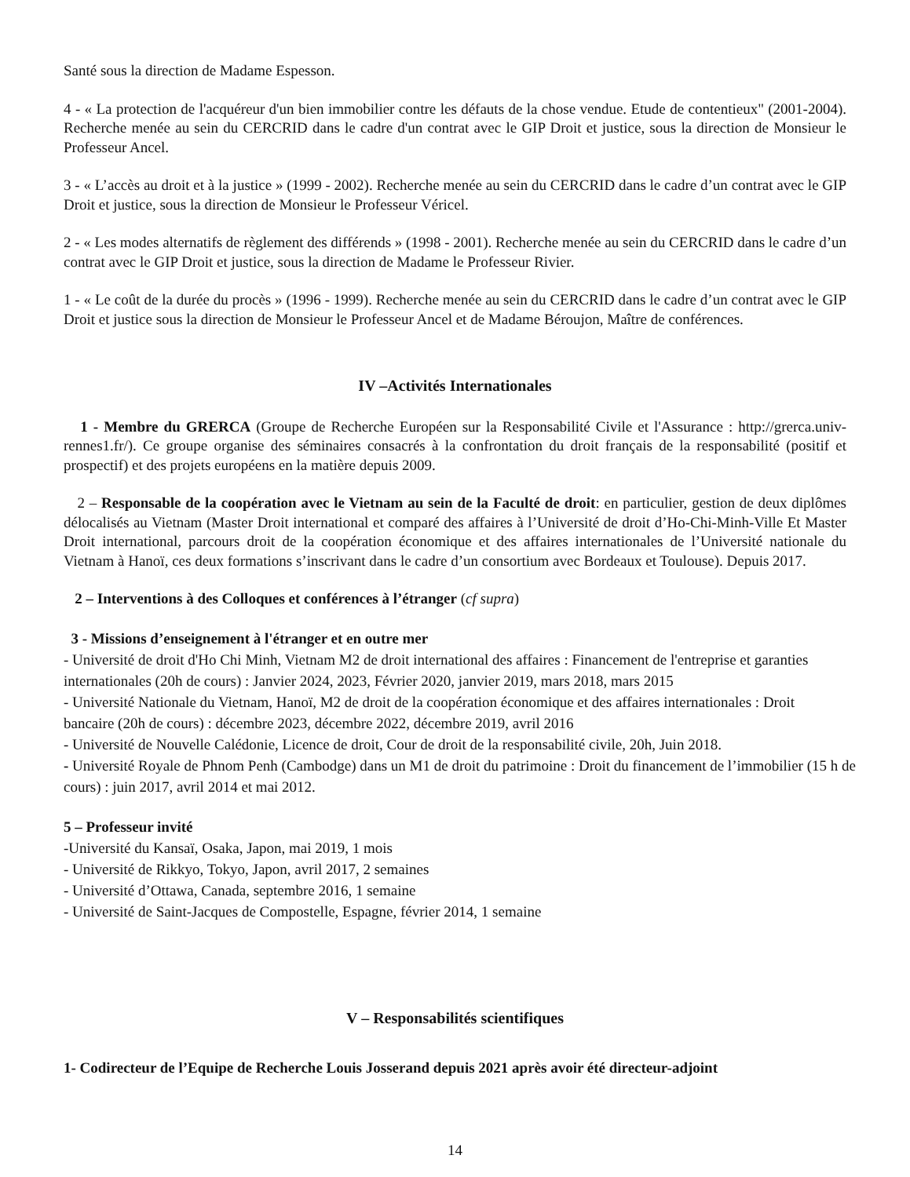Santé sous la direction de Madame Espesson.
4 - « La protection de l'acquéreur d'un bien immobilier contre les défauts de la chose vendue. Etude de contentieux" (2001-2004). Recherche menée au sein du CERCRID dans le cadre d'un contrat avec le GIP Droit et justice, sous la direction de Monsieur le Professeur Ancel.
3 - « L’accès au droit et à la justice » (1999 - 2002). Recherche menée au sein du CERCRID dans le cadre d’un contrat avec le GIP Droit et justice, sous la direction de Monsieur le Professeur Véricel.
2 - « Les modes alternatifs de règlement des différends » (1998 - 2001). Recherche menée au sein du CERCRID dans le cadre d’un contrat avec le GIP Droit et justice, sous la direction de Madame le Professeur Rivier.
1 - « Le coût de la durée du procès » (1996 - 1999). Recherche menée au sein du CERCRID dans le cadre d’un contrat avec le GIP Droit et justice sous la direction de Monsieur le Professeur Ancel et de Madame Béroujon, Maître de conférences.
IV –Activités Internationales
1 - Membre du GRERCA (Groupe de Recherche Européen sur la Responsabilité Civile et l'Assurance : http://grerca.univ-rennes1.fr/). Ce groupe organise des séminaires consacrés à la confrontation du droit français de la responsabilité (positif et prospectif) et des projets européens en la matière depuis 2009.
2 – Responsable de la coopération avec le Vietnam au sein de la Faculté de droit: en particulier, gestion de deux diplômes délocalisés au Vietnam (Master Droit international et comparé des affaires à l’Université de droit d’Ho-Chi-Minh-Ville Et Master Droit international, parcours droit de la coopération économique et des affaires internationales de l’Université nationale du Vietnam à Hanoï, ces deux formations s’inscrivant dans le cadre d’un consortium avec Bordeaux et Toulouse). Depuis 2017.
2 – Interventions à des Colloques et conférences à l’étranger (cf supra)
3 - Missions d’enseignement à l'étranger et en outre mer
- Université de droit d'Ho Chi Minh, Vietnam M2 de droit international des affaires : Financement de l'entreprise et garanties internationales (20h de cours) : Janvier 2024, 2023, Février 2020, janvier 2019, mars 2018, mars 2015
- Université Nationale du Vietnam, Hanoï, M2 de droit de la coopération économique et des affaires internationales : Droit bancaire (20h de cours) : décembre 2023, décembre 2022, décembre 2019, avril 2016
- Université de Nouvelle Calédonie, Licence de droit, Cour de droit de la responsabilité civile, 20h, Juin 2018.
- Université Royale de Phnom Penh (Cambodge) dans un M1 de droit du patrimoine : Droit du financement de l’immobilier (15 h de cours) : juin 2017, avril 2014 et mai 2012.
5 – Professeur invité
-Université du Kansaï, Osaka, Japon, mai 2019, 1 mois
- Université de Rikkyo, Tokyo, Japon, avril 2017, 2 semaines
- Université d’Ottawa, Canada, septembre 2016, 1 semaine
- Université de Saint-Jacques de Compostelle, Espagne, février 2014, 1 semaine
V – Responsabilités scientifiques
1- Codirecteur de l’Equipe de Recherche Louis Josserand depuis 2021 après avoir été directeur-adjoint
14